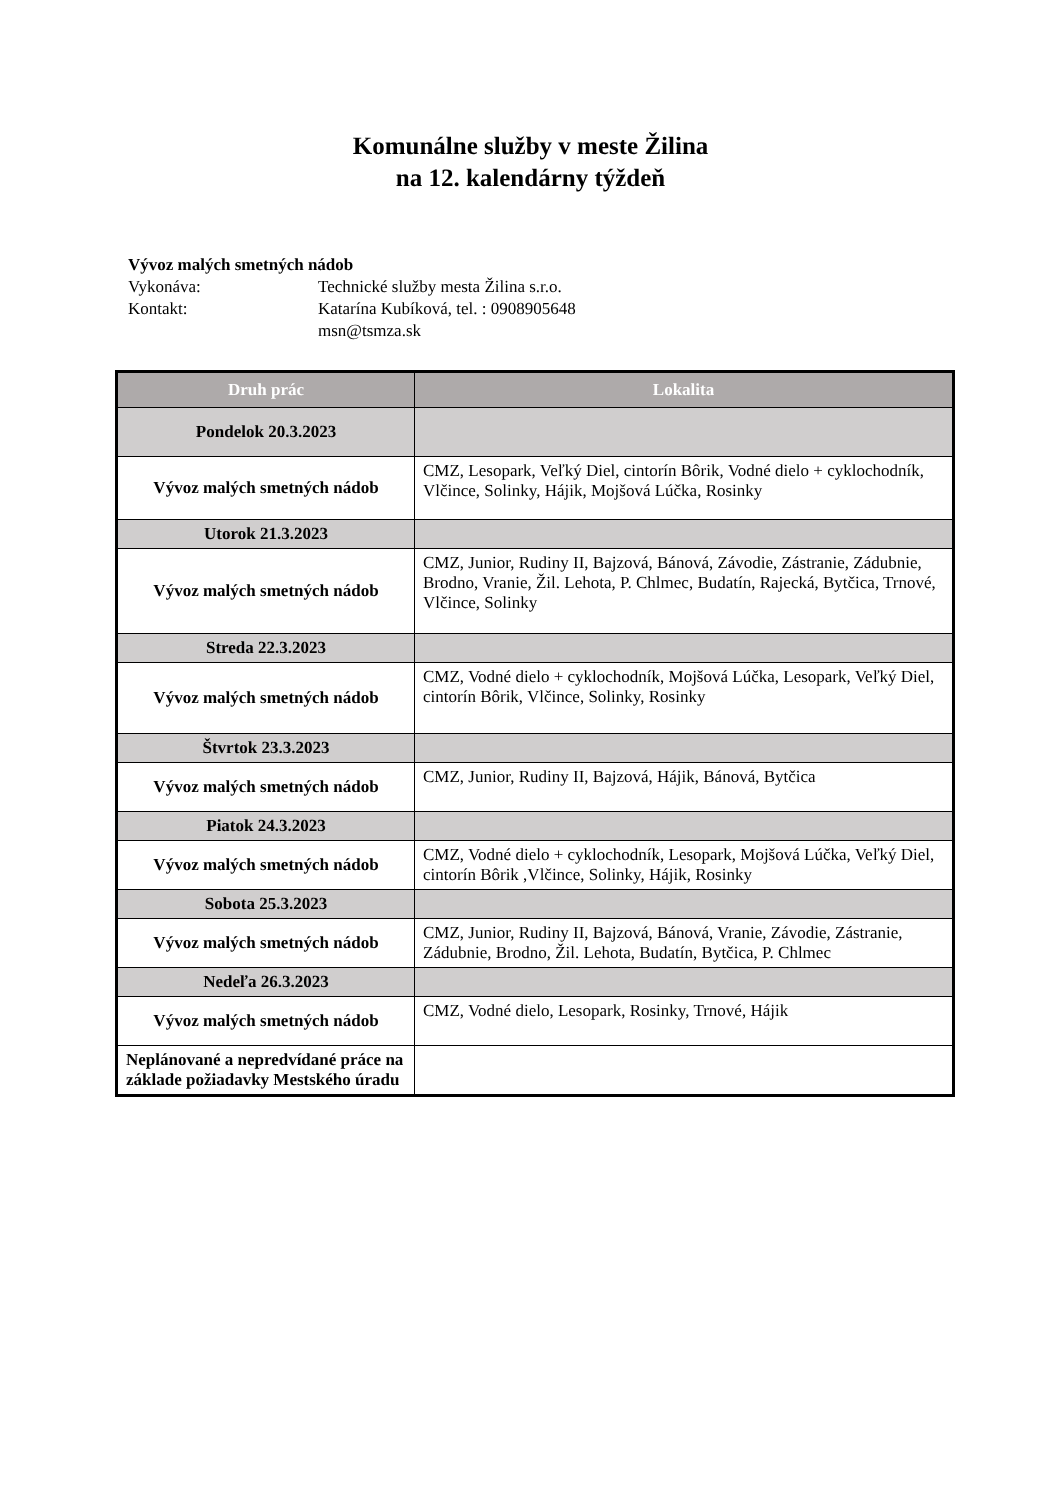Komunálne služby v meste Žilina
na 12. kalendárny týždeň
Vývoz malých smetných nádob
Vykonáva: Technické služby mesta Žilina s.r.o.
Kontakt: Katarína Kubíková, tel. : 0908905648
msn@tsmza.sk
| Druh prác | Lokalita |
| --- | --- |
| Pondelok 20.3.2023 | |
| Vývoz malých smetných nádob | CMZ, Lesopark, Veľký Diel, cintorín Bôrik, Vodné dielo + cyklochodník, Vlčince, Solinky, Hájik, Mojšová Lúčka, Rosinky |
| Utorok 21.3.2023 | |
| Vývoz malých smetných nádob | CMZ, Junior, Rudiny II, Bajzová, Bánová, Závodie, Zástranie, Zádubnie, Brodno, Vranie, Žil. Lehota, P. Chlmec, Budatín, Rajecká, Bytčica, Trnové, Vlčince, Solinky |
| Streda 22.3.2023 | |
| Vývoz malých smetných nádob | CMZ, Vodné dielo + cyklochodník, Mojšová Lúčka, Lesopark, Veľký Diel, cintorín Bôrik, Vlčince, Solinky, Rosinky |
| Štvrtok 23.3.2023 | |
| Vývoz malých smetných nádob | CMZ, Junior, Rudiny II, Bajzová, Hájik, Bánová, Bytčica |
| Piatok 24.3.2023 | |
| Vývoz malých smetných nádob | CMZ, Vodné dielo + cyklochodník, Lesopark, Mojšová Lúčka, Veľký Diel, cintorín Bôrik ,Vlčince, Solinky, Hájik, Rosinky |
| Sobota 25.3.2023 | |
| Vývoz malých smetných nádob | CMZ, Junior, Rudiny II, Bajzová, Bánová, Vranie, Závodie, Zástranie, Zádubnie, Brodno, Žil. Lehota, Budatín, Bytčica, P. Chlmec |
| Nedeľa 26.3.2023 | |
| Vývoz malých smetných nádob | CMZ, Vodné dielo, Lesopark, Rosinky, Trnové, Hájik |
| Neplánované a nepredvídané práce na základe požiadavky Mestského úradu | |